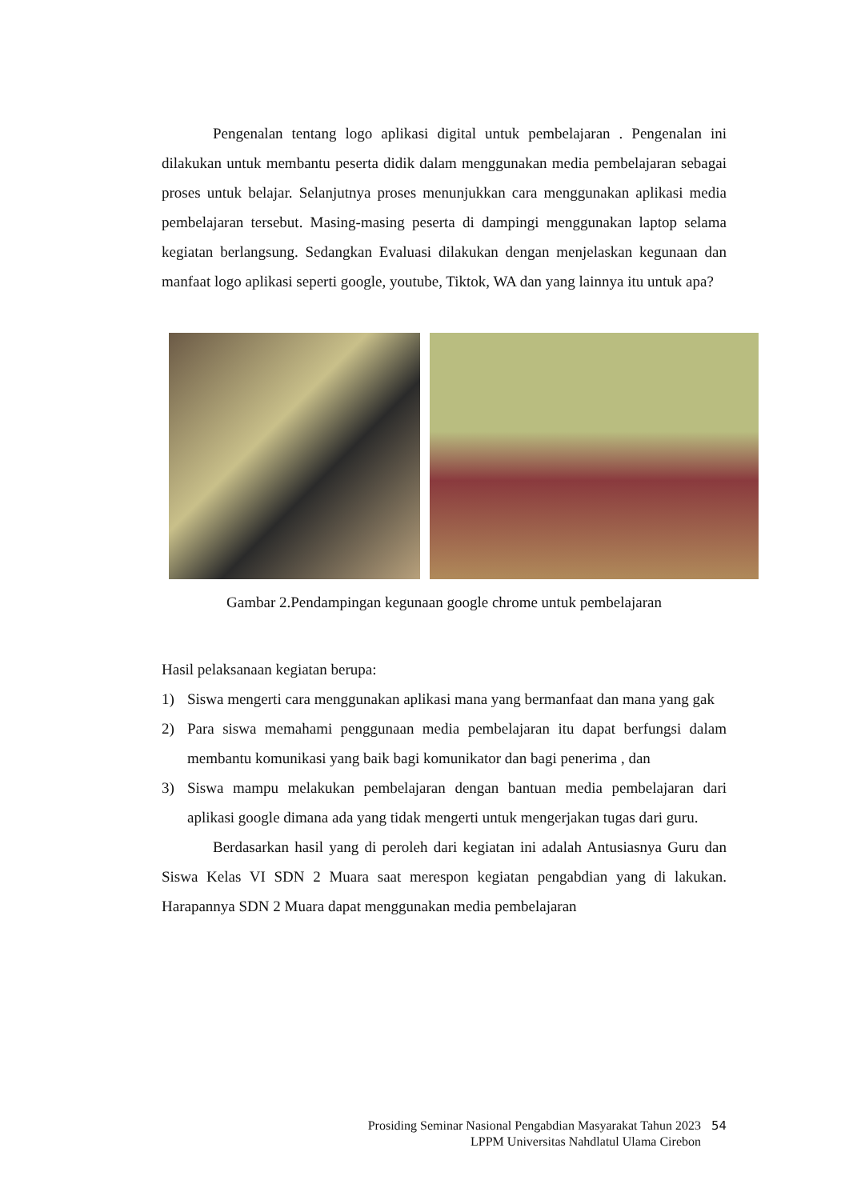Pengenalan tentang logo aplikasi digital untuk pembelajaran . Pengenalan ini dilakukan untuk membantu peserta didik dalam menggunakan media pembelajaran sebagai proses untuk belajar. Selanjutnya proses menunjukkan cara menggunakan aplikasi media pembelajaran tersebut. Masing-masing peserta di dampingi menggunakan laptop selama kegiatan berlangsung. Sedangkan Evaluasi dilakukan dengan menjelaskan kegunaan dan manfaat logo aplikasi seperti google, youtube, Tiktok, WA dan yang lainnya itu untuk apa?
Gambar 2.Pendampingan kegunaan google chrome untuk pembelajaran
Hasil pelaksanaan kegiatan berupa:
1) Siswa mengerti cara menggunakan aplikasi mana yang bermanfaat dan mana yang gak
2) Para siswa memahami penggunaan media pembelajaran itu dapat berfungsi dalam membantu komunikasi yang baik bagi komunikator dan bagi penerima , dan
3) Siswa mampu melakukan pembelajaran dengan bantuan media pembelajaran dari aplikasi google dimana ada yang tidak mengerti untuk mengerjakan tugas dari guru.
Berdasarkan hasil yang di peroleh dari kegiatan ini adalah Antusiasnya Guru dan Siswa Kelas VI SDN 2 Muara saat merespon kegiatan pengabdian yang di lakukan. Harapannya SDN 2 Muara dapat menggunakan media pembelajaran
Prosiding Seminar Nasional Pengabdian Masyarakat Tahun 2023
LPPM Universitas Nahdlatul Ulama Cirebon
54